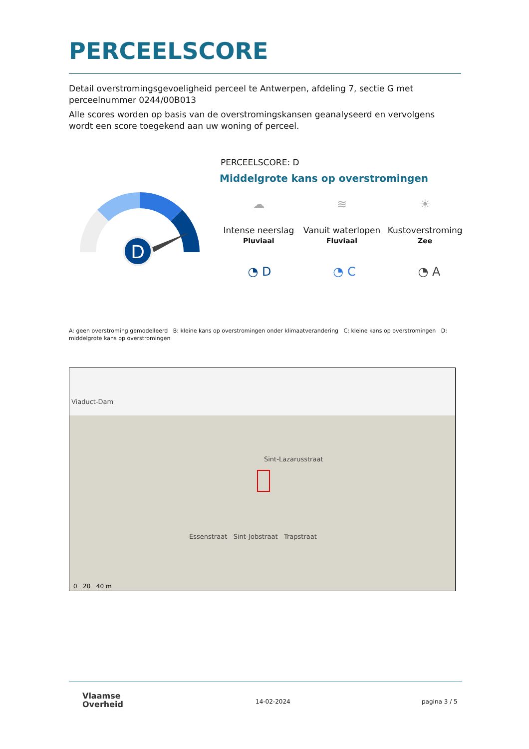PERCEELSCORE
Detail overstromingsgevoeligheid perceel te Antwerpen, afdeling 7, sectie G met perceelnummer 0244/00B013
Alle scores worden op basis van de overstromingskansen geanalyseerd en vervolgens wordt een score toegekend aan uw woning of perceel.
D
PERCEELSCORE: D
Middelgrote kans op overstromingen
☁
Intense neerslag
Pluviaal
≋
Vanuit waterlopen
Fluviaal
☀
Kustoverstroming
Zee
◔ D ◔ C ◔ A
A: geen overstroming gemodelleerd B: kleine kans op overstromingen onder klimaatverandering C: kleine kans op overstromingen D: middelgrote kans op overstromingen
Viaduct-Dam
Sint-Lazarusstraat
Essenstraat Sint-Jobstraat Trapstraat
0 20 40 m
Vlaamse
Overheid
14-02-2024 pagina 3 / 5